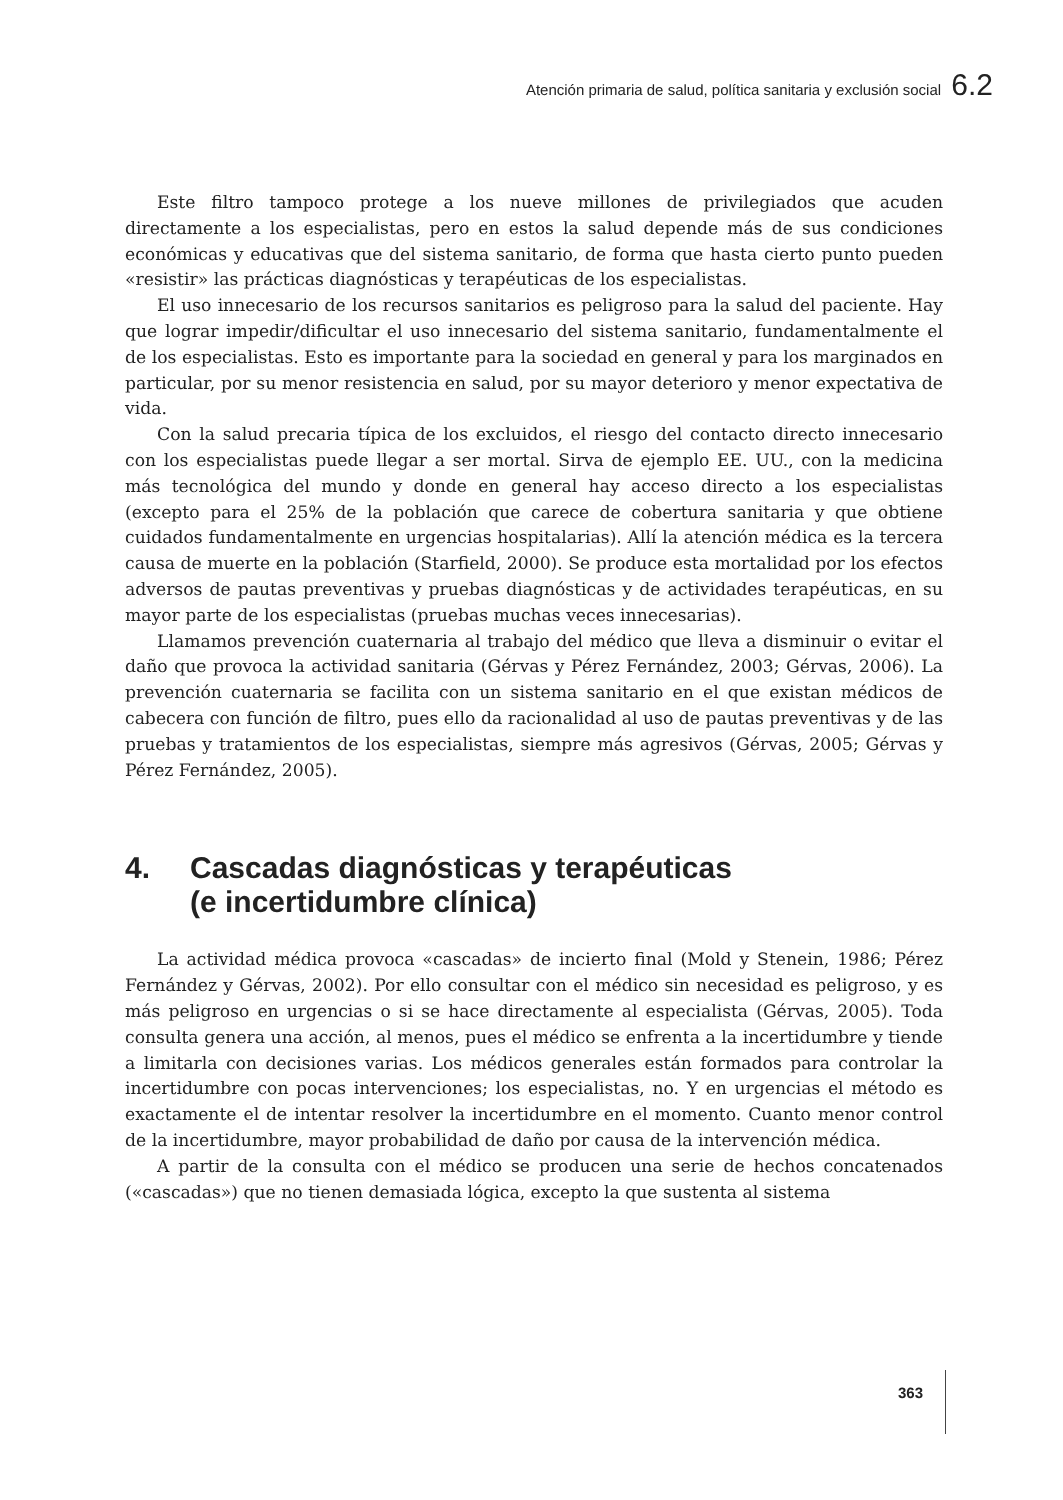Atención primaria de salud, política sanitaria y exclusión social 6.2
Este filtro tampoco protege a los nueve millones de privilegiados que acuden directamente a los especialistas, pero en estos la salud depende más de sus condiciones económicas y educativas que del sistema sanitario, de forma que hasta cierto punto pueden «resistir» las prácticas diagnósticas y terapéuticas de los especialistas.
El uso innecesario de los recursos sanitarios es peligroso para la salud del paciente. Hay que lograr impedir/dificultar el uso innecesario del sistema sanitario, fundamentalmente el de los especialistas. Esto es importante para la sociedad en general y para los marginados en particular, por su menor resistencia en salud, por su mayor deterioro y menor expectativa de vida.
Con la salud precaria típica de los excluidos, el riesgo del contacto directo innecesario con los especialistas puede llegar a ser mortal. Sirva de ejemplo EE. UU., con la medicina más tecnológica del mundo y donde en general hay acceso directo a los especialistas (excepto para el 25% de la población que carece de cobertura sanitaria y que obtiene cuidados fundamentalmente en urgencias hospitalarias). Allí la atención médica es la tercera causa de muerte en la población (Starfield, 2000). Se produce esta mortalidad por los efectos adversos de pautas preventivas y pruebas diagnósticas y de actividades terapéuticas, en su mayor parte de los especialistas (pruebas muchas veces innecesarias).
Llamamos prevención cuaternaria al trabajo del médico que lleva a disminuir o evitar el daño que provoca la actividad sanitaria (Gérvas y Pérez Fernández, 2003; Gérvas, 2006). La prevención cuaternaria se facilita con un sistema sanitario en el que existan médicos de cabecera con función de filtro, pues ello da racionalidad al uso de pautas preventivas y de las pruebas y tratamientos de los especialistas, siempre más agresivos (Gérvas, 2005; Gérvas y Pérez Fernández, 2005).
4. Cascadas diagnósticas y terapéuticas
(e incertidumbre clínica)
La actividad médica provoca «cascadas» de incierto final (Mold y Stenein, 1986; Pérez Fernández y Gérvas, 2002). Por ello consultar con el médico sin necesidad es peligroso, y es más peligroso en urgencias o si se hace directamente al especialista (Gérvas, 2005). Toda consulta genera una acción, al menos, pues el médico se enfrenta a la incertidumbre y tiende a limitarla con decisiones varias. Los médicos generales están formados para controlar la incertidumbre con pocas intervenciones; los especialistas, no. Y en urgencias el método es exactamente el de intentar resolver la incertidumbre en el momento. Cuanto menor control de la incertidumbre, mayor probabilidad de daño por causa de la intervención médica.
A partir de la consulta con el médico se producen una serie de hechos concatenados («cascadas») que no tienen demasiada lógica, excepto la que sustenta al sistema
363